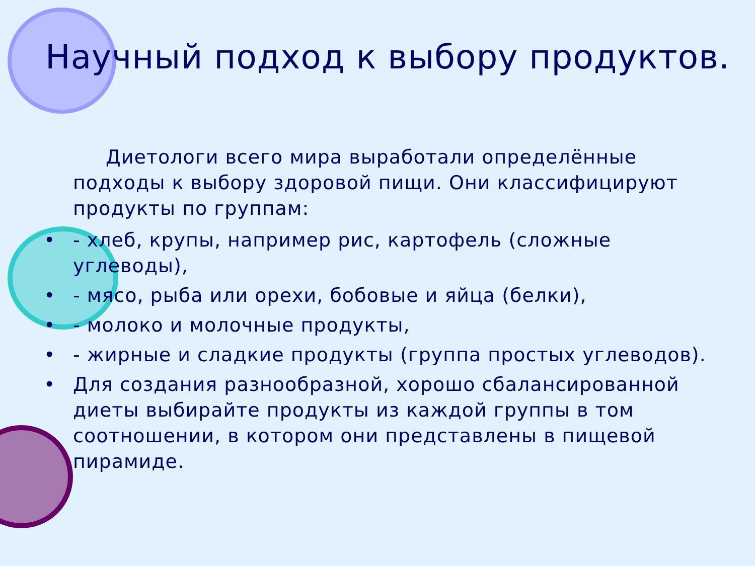Научный подход к выбору продуктов.
Диетологи всего мира выработали определённые подходы к выбору здоровой пищи. Они классифицируют продукты по группам:
• - хлеб, крупы, например рис, картофель (сложные углеводы),
• - мясо, рыба или орехи, бобовые и яйца (белки),
• - молоко и молочные продукты,
• - жирные и сладкие продукты (группа простых углеводов).
• Для создания разнообразной, хорошо сбалансированной диеты выбирайте продукты из каждой группы в том соотношении, в котором они представлены в пищевой пирамиде.